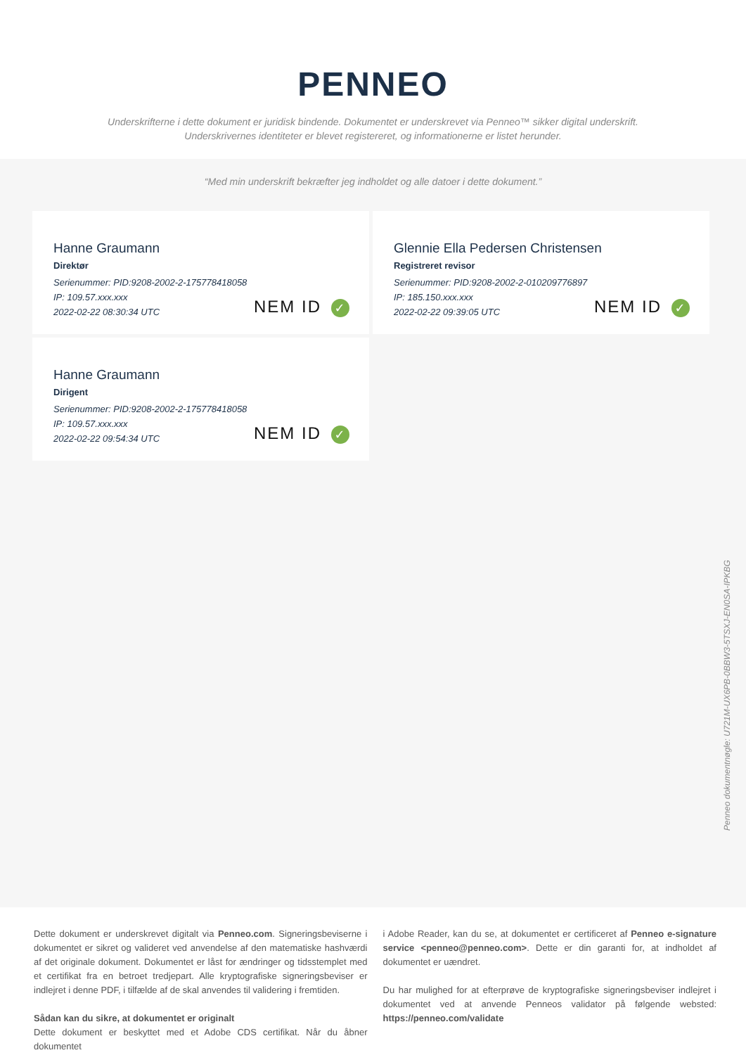PENNEO
Underskrifterne i dette dokument er juridisk bindende. Dokumentet er underskrevet via Penneo™ sikker digital underskrift.
Underskrivernes identiteter er blevet registereret, og informationerne er listet herunder.
“Med min underskrift bekræfter jeg indholdet og alle datoer i dette dokument.”
Hanne Graumann
Direktør
Serienummer: PID:9208-2002-2-175778418058
IP: 109.57.xxx.xxx
2022-02-22 08:30:34 UTC
NEM ID ✓
Glennie Ella Pedersen Christensen
Registreret revisor
Serienummer: PID:9208-2002-2-010209776897
IP: 185.150.xxx.xxx
2022-02-22 09:39:05 UTC
NEM ID ✓
Hanne Graumann
Dirigent
Serienummer: PID:9208-2002-2-175778418058
IP: 109.57.xxx.xxx
2022-02-22 09:54:34 UTC
NEM ID ✓
Penneo dokumentnøgle: U721M-UX6PB-0BBW3-5TSXJ-EN0SA-IPKBG
Dette dokument er underskrevet digitalt via Penneo.com. Signeringsbeviserne i dokumentet er sikret og valideret ved anvendelse af den matematiske hashværdi af det originale dokument. Dokumentet er låst for ændringer og tidsstemplet med et certifikat fra en betroet tredjepart. Alle kryptografiske signeringsbeviser er indlejret i denne PDF, i tilfælde af de skal anvendes til validering i fremtiden.
Sådan kan du sikre, at dokumentet er originalt
Dette dokument er beskyttet med et Adobe CDS certifikat. Når du åbner dokumentet
i Adobe Reader, kan du se, at dokumentet er certificeret af Penneo e-signature service <penneo@penneo.com>. Dette er din garanti for, at indholdet af dokumentet er uændret.
Du har mulighed for at efterprøve de kryptografiske signeringsbeviser indlejret i dokumentet ved at anvende Penneos validator på følgende websted: https://penneo.com/validate